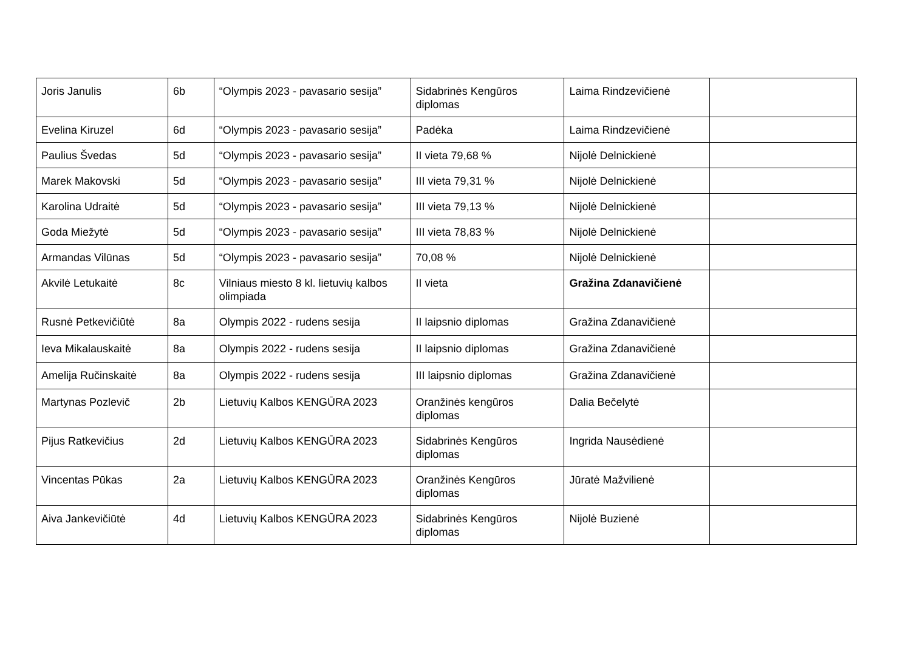| Joris Janulis | 6b | “Olympis 2023 - pavasario sesija” | Sidabrinės Kengūros diplomas | Laima Rindzevičienė | |
| Evelina Kiruzel | 6d | “Olympis 2023 - pavasario sesija” | Padėka | Laima Rindzevičienė | |
| Paulius Švedas | 5d | “Olympis 2023 - pavasario sesija” | II vieta 79,68 % | Nijolė Delnickienė | |
| Marek Makovski | 5d | “Olympis 2023 - pavasario sesija” | III vieta 79,31 % | Nijolė Delnickienė | |
| Karolina Udraitė | 5d | “Olympis 2023 - pavasario sesija” | III vieta 79,13 % | Nijolė Delnickienė | |
| Goda Miežytė | 5d | “Olympis 2023 - pavasario sesija” | III vieta 78,83 % | Nijolė Delnickienė | |
| Armandas Vilūnas | 5d | “Olympis 2023 - pavasario sesija” | 70,08 % | Nijolė Delnickienė | |
| Akvilė Letukaitė | 8c | Vilniaus miesto 8 kl. lietuvių kalbos olimpiada | II vieta | Gražina Zdanavičienė | |
| Rusnė Petkevičiūtė | 8a | Olympis 2022 - rudens sesija | II laipsnio diplomas | Gražina Zdanavičienė | |
| Ieva Mikalauskaitė | 8a | Olympis 2022 - rudens sesija | II laipsnio diplomas | Gražina Zdanavičienė | |
| Amelija Ručinskaitė | 8a | Olympis 2022 - rudens sesija | III laipsnio diplomas | Gražina Zdanavičienė | |
| Martynas Pozlevič | 2b | Lietuvių Kalbos KENGŪRA 2023 | Oranžinės kengūros diplomas | Dalia Bečelytė | |
| Pijus Ratkevičius | 2d | Lietuvių Kalbos KENGŪRA 2023 | Sidabrinės Kengūros diplomas | Ingrida Nausėdienė | |
| Vincentas Pūkas | 2a | Lietuvių Kalbos KENGŪRA 2023 | Oranžinės Kengūros diplomas | Jūratė Mažvilienė | |
| Aiva Jankevičiūtė | 4d | Lietuvių Kalbos KENGŪRA 2023 | Sidabrinės Kengūros diplomas | Nijolė Buzienė | |